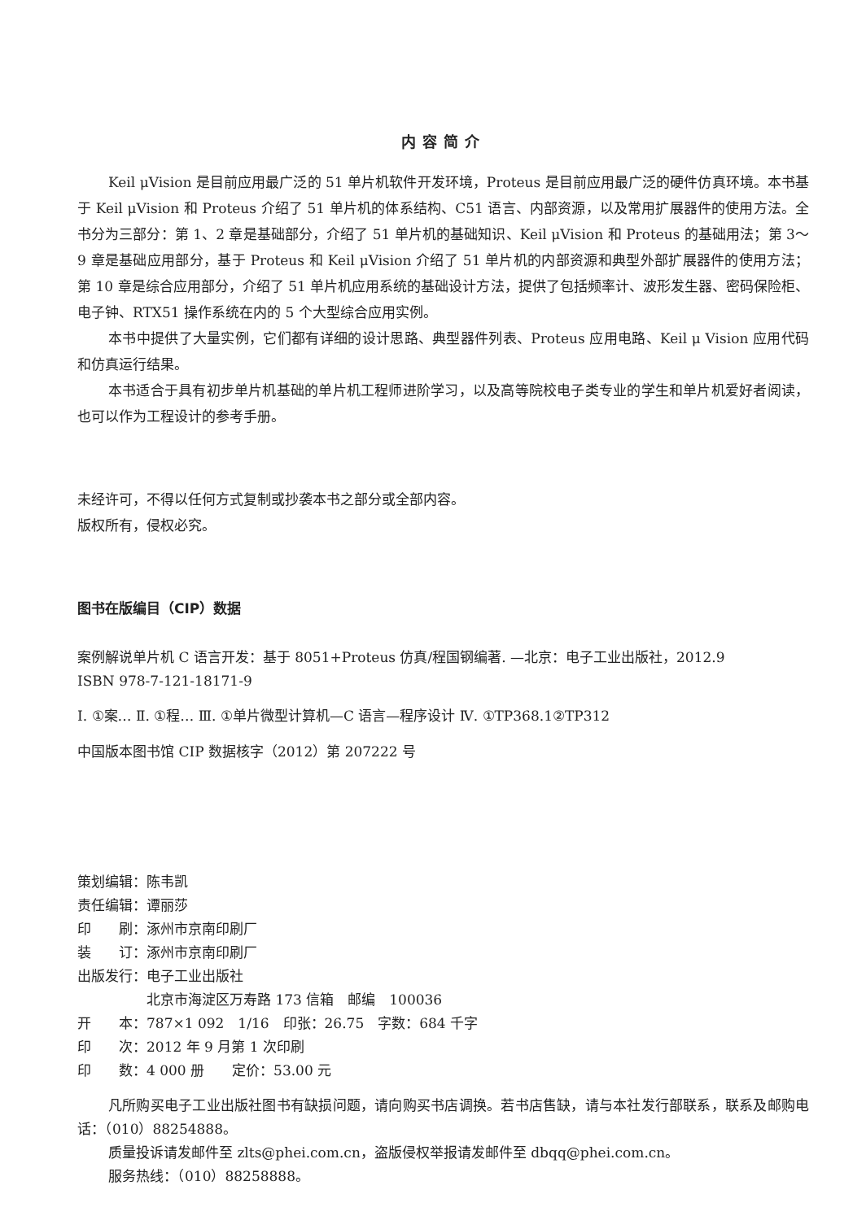内容简介
Keil μVision 是目前应用最广泛的 51 单片机软件开发环境，Proteus 是目前应用最广泛的硬件仿真环境。本书基于 Keil μVision 和 Proteus 介绍了 51 单片机的体系结构、C51 语言、内部资源，以及常用扩展器件的使用方法。全书分为三部分：第 1、2 章是基础部分，介绍了 51 单片机的基础知识、Keil μVision 和 Proteus 的基础用法；第 3～9 章是基础应用部分，基于 Proteus 和 Keil μVision 介绍了 51 单片机的内部资源和典型外部扩展器件的使用方法；第 10 章是综合应用部分，介绍了 51 单片机应用系统的基础设计方法，提供了包括频率计、波形发生器、密码保险柜、电子钟、RTX51 操作系统在内的 5 个大型综合应用实例。
本书中提供了大量实例，它们都有详细的设计思路、典型器件列表、Proteus 应用电路、Keil μ Vision 应用代码和仿真运行结果。
本书适合于具有初步单片机基础的单片机工程师进阶学习，以及高等院校电子类专业的学生和单片机爱好者阅读，也可以作为工程设计的参考手册。
未经许可，不得以任何方式复制或抄袭本书之部分或全部内容。
版权所有，侵权必究。
图书在版编目（CIP）数据
案例解说单片机 C 语言开发：基于 8051+Proteus 仿真/程国钢编著. —北京：电子工业出版社，2012.9
ISBN 978-7-121-18171-9
Ⅰ. ①案… Ⅱ. ①程… Ⅲ. ①单片微型计算机—C 语言—程序设计 Ⅳ. ①TP368.1②TP312
中国版本图书馆 CIP 数据核字（2012）第 207222 号
策划编辑：陈韦凯
责任编辑：谭丽莎
印　　刷：涿州市京南印刷厂
装　　订：涿州市京南印刷厂
出版发行：电子工业出版社
　　　　　北京市海淀区万寿路 173 信箱　邮编　100036
开　　本：787×1 092　1/16　印张：26.75　字数：684 千字
印　　次：2012 年 9 月第 1 次印刷
印　　数：4 000 册　　定价：53.00 元
凡所购买电子工业出版社图书有缺损问题，请向购买书店调换。若书店售缺，请与本社发行部联系，联系及邮购电话：（010）88254888。
质量投诉请发邮件至 zlts@phei.com.cn，盗版侵权举报请发邮件至 dbqq@phei.com.cn。
服务热线：（010）88258888。